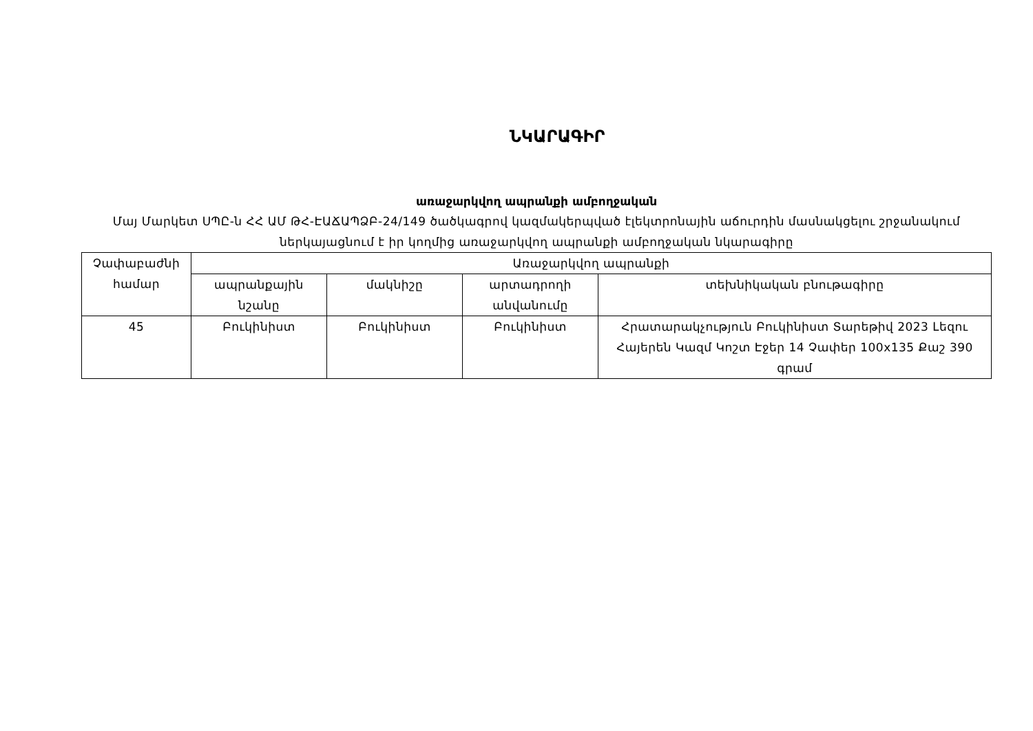ՆԿԱՐԱԳԻՐ
առաջարկվող ապրանքի ամբողջական
Մայ Մարկետ ՍՊԸ-ն ՀՀ ԱՄ ԹՀ-ԷԱՃԱՊՁԲ-24/149 ծածկագրով կազմակերպված էլեկտրոնային աճուրդին մասնակցելու շրջանակում ներկայացնում է իր կողմից առաջարկվող ապրանքի ամբողջական նկարագիրը
| Չափաբաժնի համար | Առաջարկվող ապրանքի | | | |
| --- | --- | --- | --- | --- |
| | ապրանքային նշանը | մակնիշը | արտադրողի անվանումը | տեխնիկական բնութագիրը |
| 45 | Բուկինիստ | Բուկինիստ | Բուկինիստ | Հրատարակչություն Բուկինիստ Տարեթիվ 2023 Լեզու Հայերեն Կազմ Կոշտ Էջեր 14 Չափեր 100x135 Քաշ 390 գրամ |